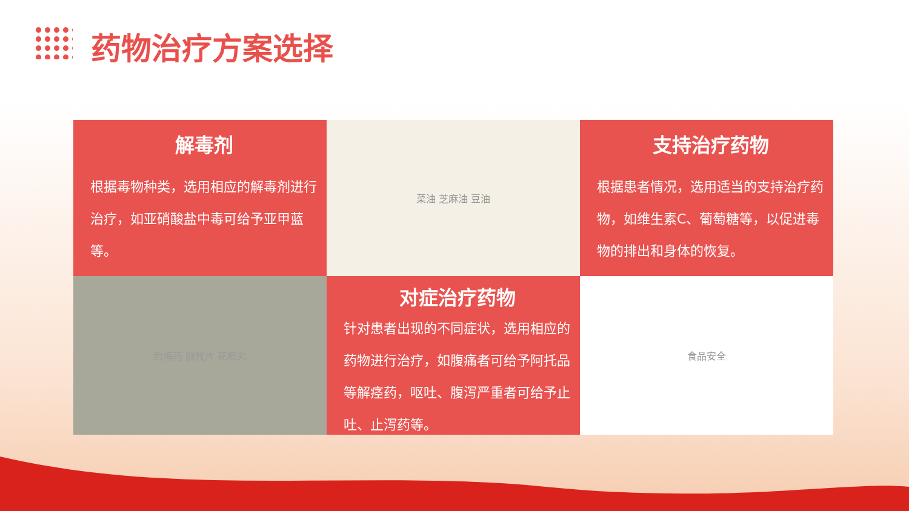药物治疗方案选择
解毒剂
根据毒物种类，选用相应的解毒剂进行治疗，如亚硝酸盐中毒可给予亚甲蓝等。
菜油 芝麻油 豆油
支持治疗药物
根据患者情况，选用适当的支持治疗药物，如维生素C、葡萄糖等，以促进毒物的排出和身体的恢复。
后悔药 脑残片 花痴丸
对症治疗药物
针对患者出现的不同症状，选用相应的药物进行治疗，如腹痛者可给予阿托品等解痉药，呕吐、腹泻严重者可给予止吐、止泻药等。
食品安全